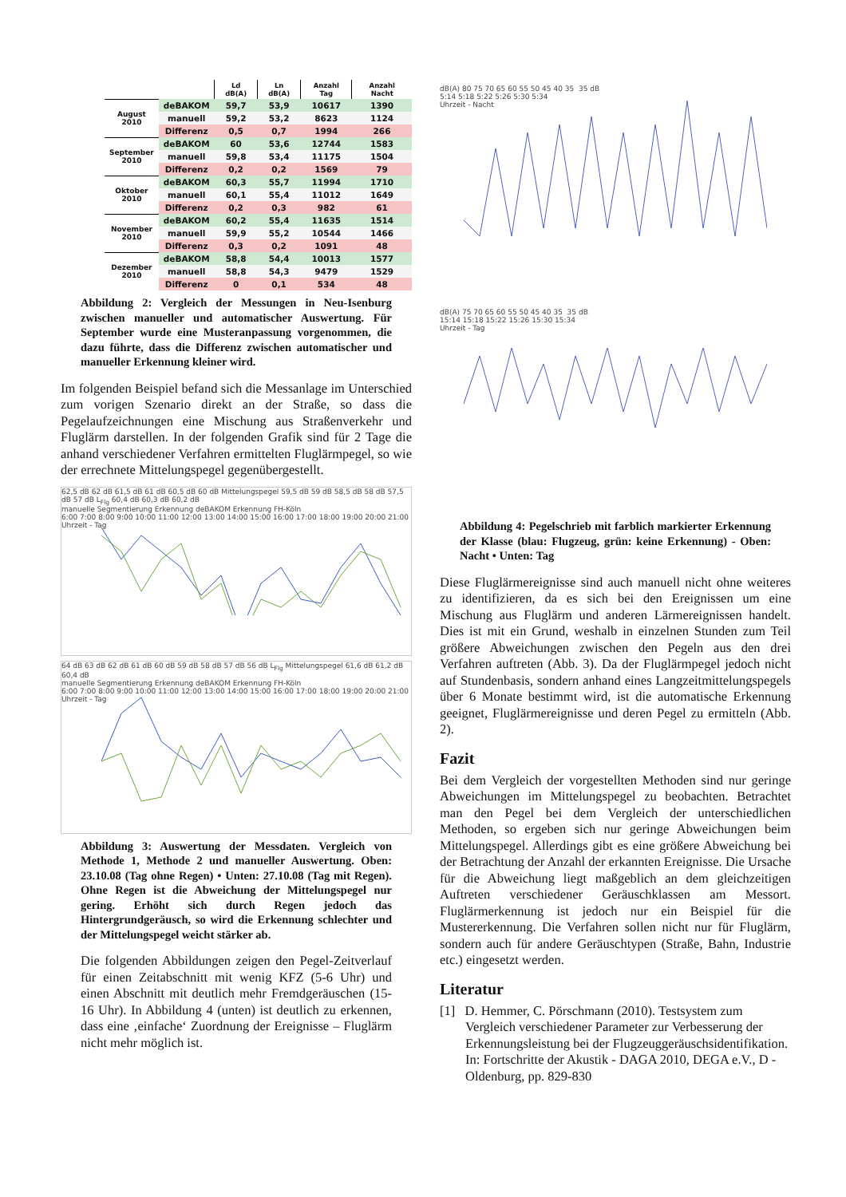| | | Ld dB(A) | Ln dB(A) | Anzahl Tag | Anzahl Nacht |
| --- | --- | --- | --- | --- | --- |
| August 2010 | deBAKOM | 59,7 | 53,9 | 10617 | 1390 |
| | manuell | 59,2 | 53,2 | 8623 | 1124 |
| | Differenz | 0,5 | 0,7 | 1994 | 266 |
| September 2010 | deBAKOM | 60 | 53,6 | 12744 | 1583 |
| | manuell | 59,8 | 53,4 | 11175 | 1504 |
| | Differenz | 0,2 | 0,2 | 1569 | 79 |
| Oktober 2010 | deBAKOM | 60,3 | 55,7 | 11994 | 1710 |
| | manuell | 60,1 | 55,4 | 11012 | 1649 |
| | Differenz | 0,2 | 0,3 | 982 | 61 |
| November 2010 | deBAKOM | 60,2 | 55,4 | 11635 | 1514 |
| | manuell | 59,9 | 55,2 | 10544 | 1466 |
| | Differenz | 0,3 | 0,2 | 1091 | 48 |
| Dezember 2010 | deBAKOM | 58,8 | 54,4 | 10013 | 1577 |
| | manuell | 58,8 | 54,3 | 9479 | 1529 |
| | Differenz | 0 | 0,1 | 534 | 48 |
Abbildung 2: Vergleich der Messungen in Neu-Isenburg zwischen manueller und automatischer Auswertung. Für September wurde eine Musteranpassung vorgenommen, die dazu führte, dass die Differenz zwischen automatischer und manueller Erkennung kleiner wird.
Im folgenden Beispiel befand sich die Messanlage im Unterschied zum vorigen Szenario direkt an der Straße, so dass die Pegelaufzeichnungen eine Mischung aus Straßenverkehr und Fluglärm darstellen. In der folgenden Grafik sind für 2 Tage die anhand verschiedener Verfahren ermittelten Fluglärmpegel, so wie der errechnete Mittelungspegel gegenübergestellt.
62,5 dB 62 dB 61,5 dB 61 dB 60,5 dB 60 dB Mittelungspegel 59,5 dB 59 dB 58,5 dB 58 dB 57,5 dB 57 dB L<sub>Flg</sub> 60,4 dB 60,3 dB 60,2 dB
manuelle Segmentierung Erkennung deBAKOM Erkennung FH-Köln
6:00 7:00 8:00 9:00 10:00 11:00 12:00 13:00 14:00 15:00 16:00 17:00 18:00 19:00 20:00 21:00
Uhrzeit - Tag
64 dB 63 dB 62 dB 61 dB 60 dB 59 dB 58 dB 57 dB 56 dB L<sub>Flg</sub> Mittelungspegel 61,6 dB 61,2 dB 60,4 dB
manuelle Segmentierung Erkennung deBAKOM Erkennung FH-Köln
6:00 7:00 8:00 9:00 10:00 11:00 12:00 13:00 14:00 15:00 16:00 17:00 18:00 19:00 20:00 21:00
Uhrzeit - Tag
Abbildung 3: Auswertung der Messdaten. Vergleich von Methode 1, Methode 2 und manueller Auswertung. Oben: 23.10.08 (Tag ohne Regen) • Unten: 27.10.08 (Tag mit Regen). Ohne Regen ist die Abweichung der Mittelungspegel nur gering. Erhöht sich durch Regen jedoch das Hintergrundgeräusch, so wird die Erkennung schlechter und der Mittelungspegel weicht stärker ab.
Die folgenden Abbildungen zeigen den Pegel-Zeitverlauf für einen Zeitabschnitt mit wenig KFZ (5-6 Uhr) und einen Abschnitt mit deutlich mehr Fremdgeräuschen (15-16 Uhr). In Abbildung 4 (unten) ist deutlich zu erkennen, dass eine ‚einfache‘ Zuordnung der Ereignisse – Fluglärm nicht mehr möglich ist.
dB(A) 80 75 70 65 60 55 50 45 40 35 35 dB
5:14 5:18 5:22 5:26 5:30 5:34
Uhrzeit - Nacht
dB(A) 75 70 65 60 55 50 45 40 35 35 dB
15:14 15:18 15:22 15:26 15:30 15:34
Uhrzeit - Tag
Abbildung 4: Pegelschrieb mit farblich markierter Erkennung der Klasse (blau: Flugzeug, grün: keine Erkennung) - Oben: Nacht • Unten: Tag
Diese Fluglärmereignisse sind auch manuell nicht ohne weiteres zu identifizieren, da es sich bei den Ereignissen um eine Mischung aus Fluglärm und anderen Lärmereignissen handelt. Dies ist mit ein Grund, weshalb in einzelnen Stunden zum Teil größere Abweichungen zwischen den Pegeln aus den drei Verfahren auftreten (Abb. 3). Da der Fluglärmpegel jedoch nicht auf Stundenbasis, sondern anhand eines Langzeitmittelungspegels über 6 Monate bestimmt wird, ist die automatische Erkennung geeignet, Fluglärmereignisse und deren Pegel zu ermitteln (Abb. 2).
Fazit
Bei dem Vergleich der vorgestellten Methoden sind nur geringe Abweichungen im Mittelungspegel zu beobachten. Betrachtet man den Pegel bei dem Vergleich der unterschiedlichen Methoden, so ergeben sich nur geringe Abweichungen beim Mittelungspegel. Allerdings gibt es eine größere Abweichung bei der Betrachtung der Anzahl der erkannten Ereignisse. Die Ursache für die Abweichung liegt maßgeblich an dem gleichzeitigen Auftreten verschiedener Geräuschklassen am Messort. Fluglärmerkennung ist jedoch nur ein Beispiel für die Mustererkennung. Die Verfahren sollen nicht nur für Fluglärm, sondern auch für andere Geräuschtypen (Straße, Bahn, Industrie etc.) eingesetzt werden.
Literatur
[1] D. Hemmer, C. Pörschmann (2010). Testsystem zum Vergleich verschiedener Parameter zur Verbesserung der Erkennungsleistung bei der Flugzeuggeräuschsidentifikation. In: Fortschritte der Akustik - DAGA 2010, DEGA e.V., D - Oldenburg, pp. 829-830